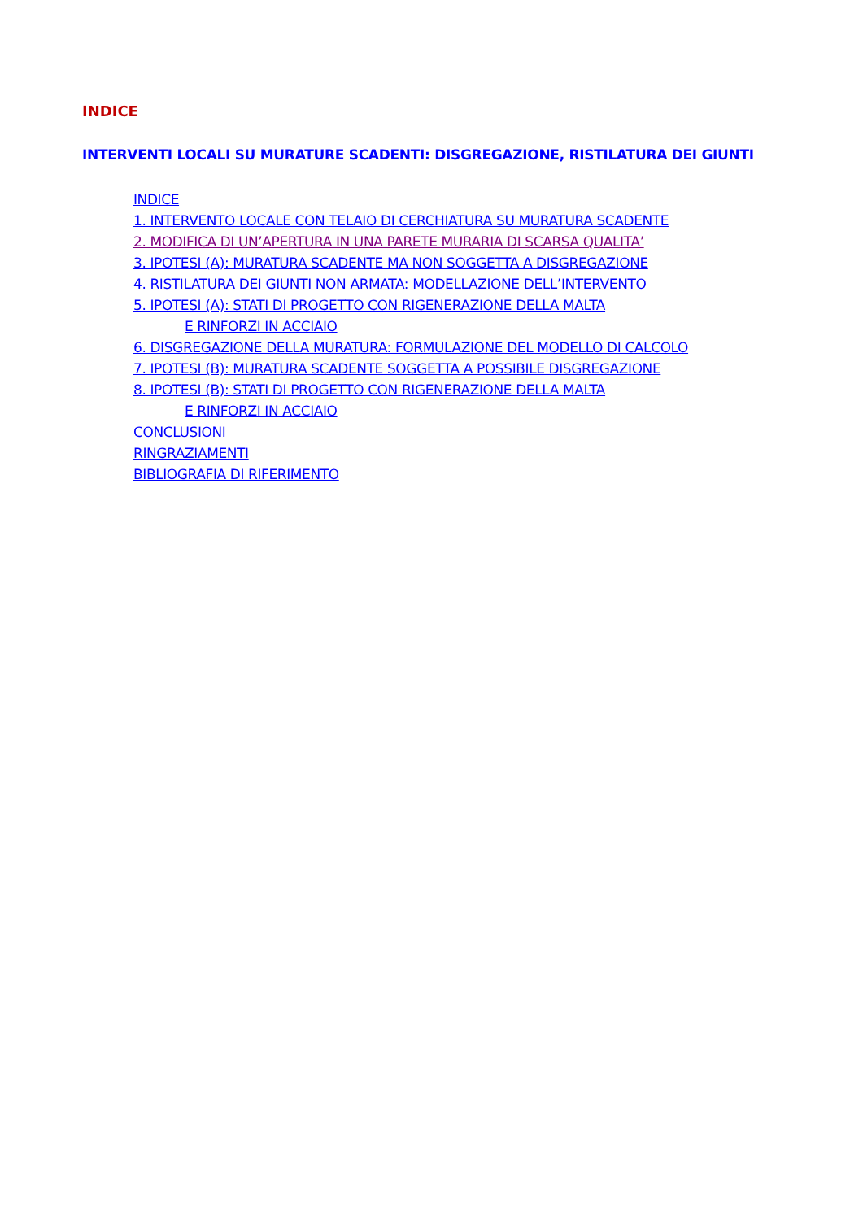INDICE
INTERVENTI LOCALI SU MURATURE SCADENTI: DISGREGAZIONE, RISTILATURA DEI GIUNTI
INDICE
1. INTERVENTO LOCALE CON TELAIO DI CERCHIATURA SU MURATURA SCADENTE
2. MODIFICA DI UN’APERTURA IN UNA PARETE MURARIA DI SCARSA QUALITA’
3. IPOTESI (A): MURATURA SCADENTE MA NON SOGGETTA A DISGREGAZIONE
4. RISTILATURA DEI GIUNTI NON ARMATA: MODELLAZIONE DELL’INTERVENTO
5. IPOTESI (A): STATI DI PROGETTO CON RIGENERAZIONE DELLA MALTA
E RINFORZI IN ACCIAIO
6. DISGREGAZIONE DELLA MURATURA: FORMULAZIONE DEL MODELLO DI CALCOLO
7. IPOTESI (B): MURATURA SCADENTE SOGGETTA A POSSIBILE DISGREGAZIONE
8. IPOTESI (B): STATI DI PROGETTO CON RIGENERAZIONE DELLA MALTA
E RINFORZI IN ACCIAIO
CONCLUSIONI
RINGRAZIAMENTI
BIBLIOGRAFIA DI RIFERIMENTO